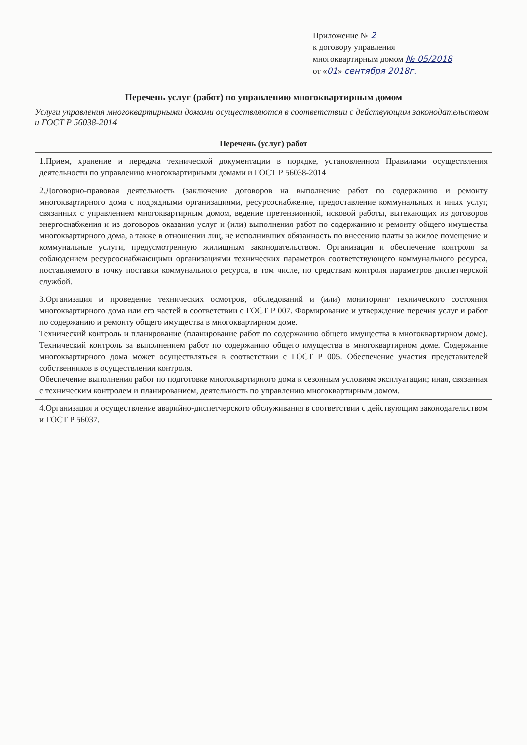Приложение № 2
к договору управления
многоквартирным домом № 05/2018
от «01» сентября 2018г.
Перечень услуг (работ) по управлению многоквартирным домом
Услуги управления многоквартирными домами осуществляются в соответствии с действующим законодательством и ГОСТ Р 56038-2014
| Перечень (услуг) работ |
| --- |
| 1.Прием, хранение и передача технической документации в порядке, установленном Правилами осуществления деятельности по управлению многоквартирными домами и ГОСТ Р 56038-2014 |
| 2.Договорно-правовая деятельность (заключение договоров на выполнение работ по содержанию и ремонту многоквартирного дома с подрядными организациями, ресурсоснабжение, предоставление коммунальных и иных услуг, связанных с управлением многоквартирным домом, ведение претензионной, исковой работы, вытекающих из договоров энергоснабжения и из договоров оказания услуг и (или) выполнения работ по содержанию и ремонту общего имущества многоквартирного дома, а также в отношении лиц, не исполнивших обязанность по внесению платы за жилое помещение и коммунальные услуги, предусмотренную жилищным законодательством. Организация и обеспечение контроля за соблюдением ресурсоснабжающими организациями технических параметров соответствующего коммунального ресурса, поставляемого в точку поставки коммунального ресурса, в том числе, по средствам контроля параметров диспетчерской службой. |
| 3.Организация и проведение технических осмотров, обследований и (или) мониторинг технического состояния многоквартирного дома или его частей в соответствии с ГОСТ Р 007. Формирование и утверждение перечня услуг и работ по содержанию и ремонту общего имущества в многоквартирном доме. Технический контроль и планирование (планирование работ по содержанию общего имущества в многоквартирном доме). Технический контроль за выполнением работ по содержанию общего имущества в многоквартирном доме. Содержание многоквартирного дома может осуществляться в соответствии с ГОСТ Р 005. Обеспечение участия представителей собственников в осуществлении контроля. Обеспечение выполнения работ по подготовке многоквартирного дома к сезонным условиям эксплуатации; иная, связанная с техническим контролем и планированием, деятельность по управлению многоквартирным домом. |
| 4.Организация и осуществление аварийно-диспетчерского обслуживания в соответствии с действующим законодательством и ГОСТ Р 56037. |